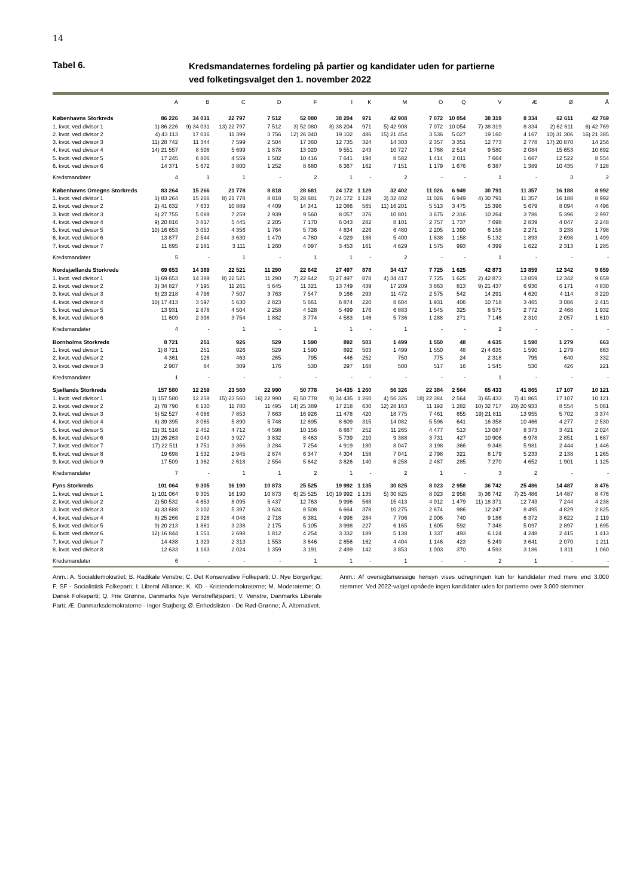14
Tabel 6.
Kredsmandaternes fordeling på partier og kandidater uden for partierne
ved folketingsvalget den 1. november 2022
| | A | B | C | D | F | I | K | M | O | Q | V | Æ | Ø | Å |
| --- | --- | --- | --- | --- | --- | --- | --- | --- | --- | --- | --- | --- | --- | --- |
| Københavns Storkreds | 86 226 | 34 031 | 22 797 | 7 512 | 52 080 | 38 204 | 971 | 42 908 | 7 072 | 10 054 | 38 319 | 8 334 | 62 611 | 42 769 |
| 1. kvot. ved divisor 1 | 1) 86 226 | 9) 34 031 | 13) 22 797 | 7 512 | 3) 52 080 | 8) 38 204 | 971 | 5) 42 908 | 7 072 | 10 054 | 7) 38 319 | 8 334 | 2) 62 611 | 6) 42 769 |
| 2. kvot. ved divisor 2 | 4) 43 113 | 17 016 | 11 399 | 3 756 | 12) 26 040 | 19 102 | 486 | 15) 21 454 | 3 536 | 5 027 | 19 160 | 4 167 | 10) 31 306 | 16) 21 385 |
| 3. kvot. ved divisor 3 | 11) 28 742 | 11 344 | 7 599 | 2 504 | 17 360 | 12 735 | 324 | 14 303 | 2 357 | 3 351 | 12 773 | 2 778 | 17) 20 870 | 14 256 |
| 4. kvot. ved divisor 4 | 14) 21 557 | 8 508 | 5 699 | 1 878 | 13 020 | 9 551 | 243 | 10 727 | 1 768 | 2 514 | 9 580 | 2 084 | 15 653 | 10 692 |
| 5. kvot. ved divisor 5 | 17 245 | 6 806 | 4 559 | 1 502 | 10 416 | 7 641 | 194 | 8 582 | 1 414 | 2 011 | 7 664 | 1 667 | 12 522 | 8 554 |
| 6. kvot. ved divisor 6 | 14 371 | 5 672 | 3 800 | 1 252 | 8 680 | 6 367 | 162 | 7 151 | 1 179 | 1 676 | 6 387 | 1 389 | 10 435 | 7 128 |
| Kredsmandater | 4 | 1 | 1 | - | 2 | 1 | - | 2 | - | - | 1 | - | 3 | 2 |
| Københavns Omegns Storkreds | 83 264 | 15 266 | 21 778 | 8 818 | 28 681 | 24 172 | 1 129 | 32 402 | 11 026 | 6 949 | 30 791 | 11 357 | 16 188 | 8 992 |
| 1. kvot. ved divisor 1 | 1) 83 264 | 15 266 | 8) 21 778 | 8 818 | 5) 28 681 | 7) 24 172 | 1 129 | 3) 32 402 | 11 026 | 6 949 | 4) 30 791 | 11 357 | 16 188 | 8 992 |
| 2. kvot. ved divisor 2 | 2) 41 632 | 7 633 | 10 889 | 4 409 | 14 341 | 12 086 | 565 | 11) 16 201 | 5 513 | 3 475 | 15 396 | 5 679 | 8 094 | 4 496 |
| 3. kvot. ved divisor 3 | 6) 27 755 | 5 089 | 7 259 | 2 939 | 9 560 | 8 057 | 376 | 10 801 | 3 675 | 2 316 | 10 264 | 3 786 | 5 396 | 2 997 |
| 4. kvot. ved divisor 4 | 9) 20 816 | 3 817 | 5 445 | 2 205 | 7 170 | 6 043 | 282 | 8 101 | 2 757 | 1 737 | 7 698 | 2 839 | 4 047 | 2 248 |
| 5. kvot. ved divisor 5 | 10) 16 653 | 3 053 | 4 356 | 1 764 | 5 736 | 4 834 | 226 | 6 480 | 2 205 | 1 390 | 6 158 | 2 271 | 3 238 | 1 798 |
| 6. kvot. ved divisor 6 | 13 877 | 2 544 | 3 630 | 1 470 | 4 780 | 4 029 | 188 | 5 400 | 1 838 | 1 158 | 5 132 | 1 893 | 2 698 | 1 499 |
| 7. kvot. ved divisor 7 | 11 895 | 2 181 | 3 111 | 1 260 | 4 097 | 3 453 | 161 | 4 629 | 1 575 | 993 | 4 399 | 1 622 | 2 313 | 1 285 |
| Kredsmandater | 5 | - | 1 | - | 1 | 1 | - | 2 | - | - | 1 | - | - | - |
| Nordsjællands Storkreds | 69 653 | 14 389 | 22 521 | 11 290 | 22 642 | 27 497 | 878 | 34 417 | 7 725 | 1 625 | 42 873 | 13 859 | 12 342 | 9 659 |
| 1. kvot. ved divisor 1 | 1) 69 653 | 14 389 | 8) 22 521 | 11 290 | 7) 22 642 | 5) 27 497 | 878 | 4) 34 417 | 7 725 | 1 625 | 2) 42 873 | 13 859 | 12 342 | 9 659 |
| 2. kvot. ved divisor 2 | 3) 34 827 | 7 195 | 11 261 | 5 645 | 11 321 | 13 749 | 439 | 17 209 | 3 863 | 813 | 9) 21 437 | 6 930 | 6 171 | 4 830 |
| 3. kvot. ved divisor 3 | 6) 23 218 | 4 796 | 7 507 | 3 763 | 7 547 | 9 166 | 293 | 11 472 | 2 575 | 542 | 14 291 | 4 620 | 4 114 | 3 220 |
| 4. kvot. ved divisor 4 | 10) 17 413 | 3 597 | 5 630 | 2 823 | 5 661 | 6 874 | 220 | 8 604 | 1 931 | 406 | 10 718 | 3 465 | 3 086 | 2 415 |
| 5. kvot. ved divisor 5 | 13 931 | 2 878 | 4 504 | 2 258 | 4 528 | 5 499 | 176 | 6 883 | 1 545 | 325 | 8 575 | 2 772 | 2 468 | 1 932 |
| 6. kvot. ved divisor 6 | 11 609 | 2 398 | 3 754 | 1 882 | 3 774 | 4 583 | 146 | 5 736 | 1 288 | 271 | 7 146 | 2 310 | 2 057 | 1 610 |
| Kredsmandater | 4 | - | 1 | - | 1 | 1 | - | 1 | - | - | 2 | - | - | - |
| Bornholms Storkreds | 8 721 | 251 | 926 | 529 | 1 590 | 892 | 503 | 1 499 | 1 550 | 48 | 4 635 | 1 590 | 1 279 | 663 |
| 1. kvot. ved divisor 1 | 1) 8 721 | 251 | 926 | 529 | 1 590 | 892 | 503 | 1 499 | 1 550 | 48 | 2) 4 635 | 1 590 | 1 279 | 663 |
| 2. kvot. ved divisor 2 | 4 361 | 126 | 463 | 265 | 795 | 446 | 252 | 750 | 775 | 24 | 2 318 | 795 | 640 | 332 |
| 3. kvot. ved divisor 3 | 2 907 | 84 | 309 | 176 | 530 | 297 | 168 | 500 | 517 | 16 | 1 545 | 530 | 426 | 221 |
| Kredsmandater | 1 | - | - | - | - | - | - | - | - | - | 1 | - | - | - |
| Sjællands Storkreds | 157 580 | 12 259 | 23 560 | 22 990 | 50 778 | 34 435 | 1 260 | 56 326 | 22 384 | 2 564 | 65 433 | 41 865 | 17 107 | 10 121 |
| 1. kvot. ved divisor 1 | 1) 157 580 | 12 259 | 15) 23 560 | 16) 22 990 | 6) 50 778 | 9) 34 435 | 1 260 | 4) 56 326 | 18) 22 384 | 2 564 | 3) 65 433 | 7) 41 865 | 17 107 | 10 121 |
| 2. kvot. ved divisor 2 | 2) 78 790 | 6 130 | 11 780 | 11 495 | 14) 25 389 | 17 218 | 630 | 12) 28 163 | 11 192 | 1 282 | 10) 32 717 | 20) 20 933 | 8 554 | 5 061 |
| 3. kvot. ved divisor 3 | 5) 52 527 | 4 086 | 7 853 | 7 663 | 16 926 | 11 478 | 420 | 18 775 | 7 461 | 855 | 19) 21 811 | 13 955 | 5 702 | 3 374 |
| 4. kvot. ved divisor 4 | 8) 39 395 | 3 065 | 5 890 | 5 748 | 12 695 | 8 609 | 315 | 14 082 | 5 596 | 641 | 16 358 | 10 466 | 4 277 | 2 530 |
| 5. kvot. ved divisor 5 | 11) 31 516 | 2 452 | 4 712 | 4 598 | 10 156 | 6 887 | 252 | 11 265 | 4 477 | 513 | 13 087 | 8 373 | 3 421 | 2 024 |
| 6. kvot. ved divisor 6 | 13) 26 263 | 2 043 | 3 927 | 3 832 | 8 463 | 5 739 | 210 | 9 388 | 3 731 | 427 | 10 906 | 6 978 | 2 851 | 1 687 |
| 7. kvot. ved divisor 7 | 17) 22 511 | 1 751 | 3 366 | 3 284 | 7 254 | 4 919 | 180 | 8 047 | 3 198 | 366 | 9 348 | 5 981 | 2 444 | 1 446 |
| 8. kvot. ved divisor 8 | 19 698 | 1 532 | 2 945 | 2 874 | 6 347 | 4 304 | 158 | 7 041 | 2 798 | 321 | 8 179 | 5 233 | 2 138 | 1 265 |
| 9. kvot. ved divisor 9 | 17 509 | 1 362 | 2 618 | 2 554 | 5 642 | 3 826 | 140 | 6 258 | 2 487 | 285 | 7 270 | 4 652 | 1 901 | 1 125 |
| Kredsmandater | 7 | - | 1 | 1 | 2 | 1 | - | 2 | 1 | - | 3 | 2 | - | - |
| Fyns Storkreds | 101 064 | 9 305 | 16 190 | 10 873 | 25 525 | 19 992 | 1 135 | 30 825 | 8 023 | 2 958 | 36 742 | 25 486 | 14 487 | 8 476 |
| 1. kvot. ved divisor 1 | 1) 101 064 | 9 305 | 16 190 | 10 873 | 6) 25 525 | 10) 19 992 | 1 135 | 5) 30 825 | 8 023 | 2 958 | 3) 36 742 | 7) 25 486 | 14 487 | 8 476 |
| 2. kvot. ved divisor 2 | 2) 50 532 | 4 653 | 8 095 | 5 437 | 12 763 | 9 996 | 568 | 15 413 | 4 012 | 1 479 | 11) 18 371 | 12 743 | 7 244 | 4 238 |
| 3. kvot. ved divisor 3 | 4) 33 688 | 3 102 | 5 397 | 3 624 | 8 508 | 6 664 | 378 | 10 275 | 2 674 | 986 | 12 247 | 8 495 | 4 829 | 2 825 |
| 4. kvot. ved divisor 4 | 8) 25 266 | 2 326 | 4 048 | 2 718 | 6 381 | 4 998 | 284 | 7 706 | 2 006 | 740 | 9 186 | 6 372 | 3 622 | 2 119 |
| 5. kvot. ved divisor 5 | 9) 20 213 | 1 861 | 3 238 | 2 175 | 5 105 | 3 998 | 227 | 6 165 | 1 605 | 592 | 7 348 | 5 097 | 2 897 | 1 695 |
| 6. kvot. ved divisor 6 | 12) 16 844 | 1 551 | 2 698 | 1 812 | 4 254 | 3 332 | 189 | 5 138 | 1 337 | 493 | 6 124 | 4 248 | 2 415 | 1 413 |
| 7. kvot. ved divisor 7 | 14 438 | 1 329 | 2 313 | 1 553 | 3 646 | 2 856 | 162 | 4 404 | 1 146 | 423 | 5 249 | 3 641 | 2 070 | 1 211 |
| 8. kvot. ved divisor 8 | 12 633 | 1 163 | 2 024 | 1 359 | 3 191 | 2 499 | 142 | 3 853 | 1 003 | 370 | 4 593 | 3 186 | 1 811 | 1 060 |
| Kredsmandater | 6 | - | - | - | 1 | 1 | - | 1 | - | - | 2 | 1 | - | - |
Anm.: A. Socialdemokratiet; B. Radikale Venstre; C. Det Konservative Folkeparti; D. Nye Borgerlige; F. SF - Socialistisk Folkeparti; I. Liberal Alliance; K. KD - Kristendemokraterne; M. Moderaterne; O. Dansk Folkeparti; Q. Frie Grønne, Danmarks Nye Venstrefløjsparti; V. Venstre, Danmarks Liberale Parti; Æ. Danmarksdemokraterne - Inger Støjberg; Ø. Enhedslisten - De Rød-Grønne; Å. Alternativet.
Anm.: Af oversigtsmæssige hensyn vises udregningen kun for kandidater med mere end 3.000 stemmer. Ved 2022-valget opnåede ingen kandidater uden for partierne over 3.000 stemmer.